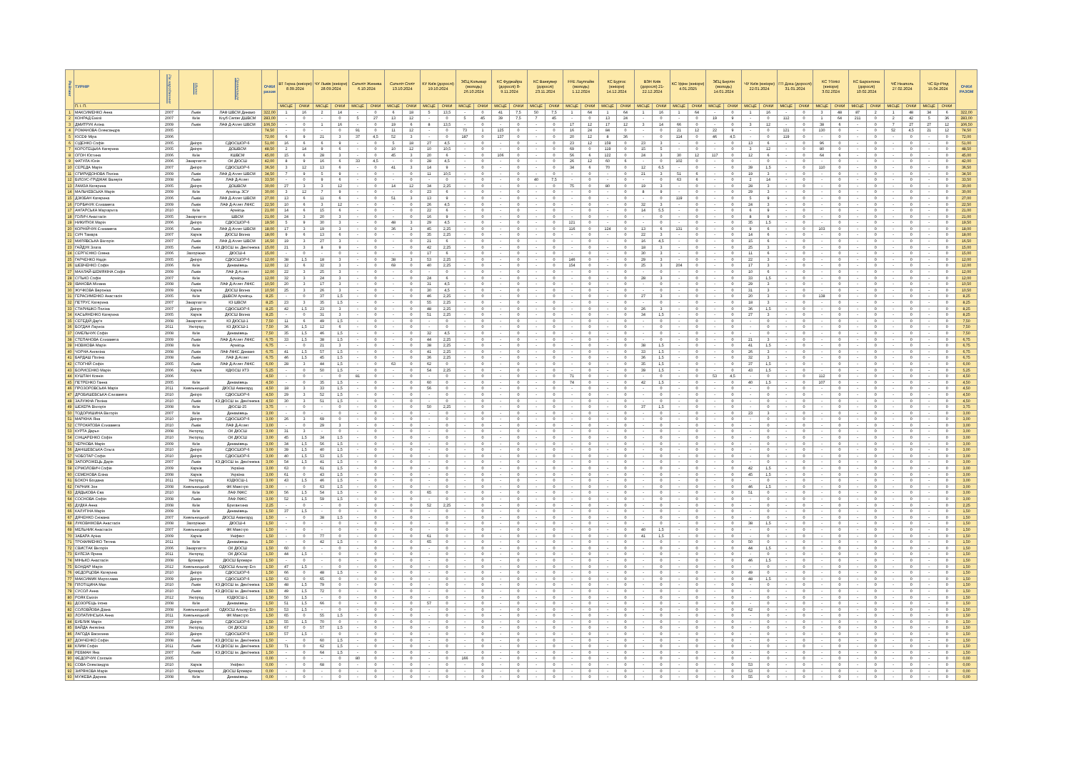| Рейтинг | ТУРНІР | Рік народження | Місто | Організація | ОЧКИ разом | ВТ Гереа (юніори) 8.09.2024 | | ЧУ Львів (юніори) 28.09.2024 | | Сателіт Женева 6.10.2024 | | Сателіт Спліт 13.10.2024 | | КУ Київ (дорослі) 19.10.2024 | | ЗЄЦ Кольмар (молодь) 26.10.2024 | | КС Фуджайра (дорослі) 8-9.11.2024 | | КС Ванкувер (дорослі) 23.11.2024 | | FFE Лаупгайм (молодь) 1.12.2024 | | КС Бургос (юніори) 14.12.2024 | | ВЗН Київ (дорослі) 21-22.12.2024 | | КС Удіне (юніори) 4.01.2025 | | ЗЄЦ Берлін (молодь) 14.01.2024 | | ЧУ Київ (юніори) 22.01.2024 | | ГП Доха (дорослі) 31.01.2024 | | КС Тбілісі (юніори) 3.02.2024 | | КС Барселона (дорослі) 10.02.2024 | | ЧЄ Неаполь 27.02.2024 | | ЧС Ер-Ріяд 15.04.2024 | | ОЧКИ РАЗОМ |
| --- | --- | --- | --- | --- | --- | --- | --- | --- | --- | --- | --- | --- | --- | --- | --- | --- | --- | --- | --- | --- | --- | --- | --- | --- | --- | --- | --- | --- | --- | --- | --- | --- | --- | --- | --- | --- | --- | --- | --- | --- | --- | --- | --- | --- |
| | П. І. П. | | | | | МІСЦЕ | ОЧКИ | МІСЦЕ | ОЧКИ | МІСЦЕ | ОЧКИ | МІСЦЕ | ОЧКИ | МІСЦЕ | ОЧКИ | МІСЦЕ | ОЧКИ | МІСЦЕ | ОЧКИ | МІСЦЕ | ОЧКИ | МІСЦЕ | ОЧКИ | МІСЦЕ | ОЧКИ | МІСЦЕ | ОЧКИ | МІСЦЕ | ОЧКИ | МІСЦЕ | ОЧКИ | МІСЦЕ | ОЧКИ | МІСЦЕ | ОЧКИ | МІСЦЕ | ОЧКИ | МІСЦЕ | ОЧКИ | МІСЦЕ | ОЧКИ | МІСЦЕ | ОЧКИ | |
| 1 | МАКСИМЕНКО Анна | 2007 | Львів | ЛАФ ШВСМ Динамо | 322,00 | 1 | 16 | 2 | 14 | - | 0 | 6 | 18 | 5 | 13,5 | - | 0 | 41 | 7,5 | 50 | 7,5 | 1 | 64 | 1 | 64 | 1 | 16 | 1 | 64 | - | 0 | 1 | 16 | - | 0 | 3 | 48 | 87 | 2 | 1 | 48 | 34 | 6 | 322,00 |
| 2 | КОНРАД Еміліі | 2007 | Київ | Клуб Center ДШВСМ | 283,00 | - | 0 | - | 0 | 5 | 27 | 13 | 12 | - | 0 | 5 | 45 | 39 | 7,5 | 7 | 45 | - | 0 | 13 | 24 | - | 0 | - | 0 | 19 | 9 | - | 0 | 112 | 0 | 1 | 64 | 211 | 0 | 2 | 42 | 5 | 36 | 283,00 |
| 3 | ДМИТРУК Аліна | 2009 | Львів | ЛАФ Д-Атлет ШВСМ | 106,50 | - | 0 | 1 | 16 | - | 0 | 19 | 6 | 8 | 13,5 | - | 0 | - | 0 | - | 0 | 17 | 12 | 17 | 12 | 3 | 14 | 66 | 0 | - | 0 | 3 | 12 | - | 0 | 38 | 6 | - | 0 | 7 | 27 | 27 | 12 | 106,50 |
| 4 | РОМАНОВА Олександра | 2005 | | | 74,50 | - | 0 | - | 0 | 91 | 0 | 11 | 12 | - | 0 | 73 | 1 | 125 | 0 | - | 0 | 16 | 24 | 84 | 0 | - | 0 | 21 | 12 | 22 | 9 | - | 0 | 121 | 0 | 130 | 0 | - | 0 | 52 | 4,5 | 21 | 12 | 74,50 |
| 5 | ЮСЕФ Міра | 2006 | | | 72,00 | 6 | 9 | 21 | 3 | 37 | 4,5 | 52 | 3 | - | 0 | 187 | 0 | 137 | 0 | - | 0 | 20 | 12 | 8 | 36 | - | 0 | 114 | 0 | 46 | 4,5 | - | 0 | 119 | 0 | - | 0 | - | 0 | - | 0 | - | 0 | 72,00 |
| 6 | СІДЕНКО Софія | 2005 | Дніпро | СДЮСШОР-6 | 51,00 | 16 | 6 | 6 | 9 | - | 0 | 5 | 18 | 27 | 4,5 | - | 0 | - | 0 | - | 0 | 23 | 12 | 159 | 0 | 23 | 3 | - | 0 | - | 0 | 13 | 6 | - | 0 | 96 | 0 | - | 0 | - | 0 | - | 0 | 51,00 |
| 7 | КОРОТЕЦЬКА Катерина | 2005 | Дніпро | ДОШВСМ | 48,50 | 2 | 14 | 9 | 6 | - | 0 | 10 | 12 | 10 | 10,5 | - | 0 | - | 0 | - | 0 | 69 | 0 | 119 | 0 | 15 | 5 | - | 0 | - | 0 | 3 | 12 | - | 0 | 80 | 0 | - | 0 | - | 0 | - | 0 | 48,50 |
| 8 | ОГОН Юстина | 2006 | Київ | КШВСМ | 45,00 | 15 | 6 | 28 | 3 | - | 0 | 45 | 3 | 20 | 6 | - | 0 | 106 | 0 | - | 0 | 56 | 6 | 122 | 0 | 24 | 3 | 30 | 12 | 117 | 0 | 12 | 6 | - | 0 | 64 | 6 | - | 0 | - | 0 | - | 0 | 45,00 |
| 9 | ФАТУЛА Юлія | 2006 | Закарпаття | ОК ДЮСШ | 42,00 | 8 | 9 | 16 | 6 | 33 | 4,5 | - | 0 | 28 | 4,5 | - | 0 | - | 0 | - | 0 | 26 | 12 | 60 | 6 | - | 0 | 102 | 0 | - | 0 | - | 0 | - | 0 | - | 0 | - | 0 | - | 0 | - | 0 | 42,00 |
| 10 | СЕРЕДА Марія | 2007 | Дніпро | СДЮСШОР-6 | 36,50 | 3 | 12 | 13 | 6 | - | 0 | 41 | 3 | 14 | 9 | - | 0 | - | 0 | - | 0 | 34 | 6 | 70 | 0 | 12 | 6,5 | - | 0 | - | 0 | 39 | 1,5 | - | 0 | 110 | 0 | - | 0 | - | 0 | - | 0 | 36,50 |
| 11 | СПИРИДОНОВА Поліна | 2009 | Львів | ЛАФ Д-Атлет ШВСМ | 34,50 | 7 | 9 | 5 | 9 | - | 0 | - | 0 | 11 | 10,5 | - | 0 | - | 0 | - | 0 | - | 0 | - | 0 | 21 | 3 | 51 | 6 | - | 0 | 19 | 3 | - | 0 | - | 0 | - | 0 | - | 0 | - | 0 | 34,50 |
| 12 | БІЛОУС-ГРІДЖАК Валерія | 2008 | Львів | ЛАФ Д-Атлет | 33,50 | - | 0 | 9 | 6 | - | 0 | - | 0 | - | 0 | - | 0 | - | 0 | 40 | 7,5 | - | 0 | - | 0 | - | 0 | 63 | 6 | - | 0 | 2 | 14 | - | 0 | - | 0 | - | 0 | - | 0 | - | 0 | 33,50 |
| 13 | ЛАМЗА Катерина | 2005 | Дніпро | ДОШВСМ | 30,00 | 27 | 3 | 3 | 12 | - | 0 | 14 | 12 | 34 | 2,25 | - | 0 | - | 0 | - | 0 | 75 | 0 | 80 | 0 | 19 | 3 | - | 0 | - | 0 | 28 | 3 | - | 0 | - | 0 | - | 0 | - | 0 | - | 0 | 30,00 |
| 14 | МАЛЬЧЕВСЬКА Марія | 2009 | Київ | Армієць ЗСУ | 30,00 | 3 | 12 | 7 | 9 | - | 0 | - | 0 | 23 | 6 | - | 0 | - | 0 | - | 0 | - | 0 | - | 0 | 8 | 9 | - | 0 | - | 0 | 29 | 3 | - | 0 | - | 0 | - | 0 | - | 0 | - | 0 | 30,00 |
| 15 | ДЗЮБАН Катерина | 2006 | Львів | ЛАФ Д-Атлет ШВСМ | 27,00 | 13 | 6 | 11 | 6 | - | 0 | 51 | 3 | 13 | 9 | - | 0 | - | 0 | - | 0 | - | 0 | - | 0 | - | 0 | 119 | 0 | - | 0 | 5 | 9 | - | 0 | - | 0 | - | 0 | - | 0 | - | 0 | 27,00 |
| 16 | ГОРБАЧУК Єлизавета | 2009 | Львів | ЛАФ Д-Атлет ЛФКС | 22,50 | 10 | 6 | 3 | 12 | - | 0 | - | 0 | 26 | 4,5 | - | 0 | - | 0 | - | 0 | - | 0 | - | 0 | 32 | 3 | - | 0 | - | 0 | 24 | 3 | - | 0 | - | 0 | - | 0 | - | 0 | - | 0 | 22,50 |
| 17 | АНГАРСЬКА Маргарита | 2010 | Київ | Армієць | 21,00 | 14 | 6 | 15 | 6 | - | 0 | - | 0 | 22 | 6 | - | 0 | - | 0 | - | 0 | - | 0 | - | 0 | 14 | 5,5 | - | 0 | - | 0 | 6 | 9 | - | 0 | - | 0 | - | 0 | - | 0 | - | 0 | 21,00 |
| 18 | ГОЛИЧ Анастасія | 2005 | Закарпаття | ШВСМ | 21,00 | 24 | 3 | 20 | 3 | - | 0 | - | 0 | 16 | 9 | - | 0 | - | 0 | - | 0 | - | 0 | - | 0 | - | 0 | - | 0 | - | 0 | 8 | 9 | - | 0 | - | 0 | - | 0 | - | 0 | - | 0 | 21,00 |
| 19 | НИКИТЮК Марія | 2006 | Дніпро | СДЮСШОР-6 | 19,50 | 5 | 9 | 30 | 3 | - | 0 | 48 | 3 | 29 | 4,5 | - | 0 | - | 0 | - | 0 | 121 | 0 | - | 0 | - | 0 | - | 0 | - | 0 | 35 | 1,5 | - | 0 | - | 0 | - | 0 | - | 0 | - | 0 | 19,50 |
| 20 | КОРНІЙЧУК Єлизавета | 2006 | Львів | ЛАФ Д-Атлет ШВСМ | 18,00 | 17 | 3 | 19 | 3 | - | 0 | 36 | 3 | 45 | 2,25 | - | 0 | - | 0 | - | 0 | 116 | 0 | 124 | 0 | 13 | 6 | 131 | 0 | - | 0 | 9 | 6 | - | 0 | 103 | 0 | - | 0 | - | 0 | - | 0 | 18,00 |
| 21 | СИЧ Тамара | 2007 | Харків | ДЮСШ Волна | 18,00 | 9 | 6 | 13 | 6 | - | 0 | - | 0 | 35 | 2,25 | - | 0 | - | 0 | - | 0 | - | 0 | - | 0 | 22 | 3 | - | 0 | - | 0 | 14 | 6 | - | 0 | - | 0 | - | 0 | - | 0 | - | 0 | 18,00 |
| 22 | МИЛЯВСЬКА Вікторія | 2007 | Львів | ЛАФ Д-Атлет ШВСМ | 16,50 | 19 | 3 | 27 | 3 | - | 0 | - | 0 | 21 | 6 | - | 0 | - | 0 | - | 0 | - | 0 | - | 0 | 16 | 4,5 | - | 0 | - | 0 | 15 | 6 | - | 0 | - | 0 | - | 0 | - | 0 | - | 0 | 16,50 |
| 23 | ГАЙДУК Злата | 2005 | Львів | КЗ ДЮСШ ім. Дем'янюка | 15,00 | 21 | 3 | 8 | 9 | - | 0 | - | 0 | 42 | 2,25 | - | 0 | - | 0 | - | 0 | - | 0 | - | 0 | 18 | 3 | - | 0 | - | 0 | 25 | 3 | - | 0 | - | 0 | - | 0 | - | 0 | - | 0 | 15,00 |
| 24 | СЕРГІЄНКО Олена | 2006 | Запоріжжя | ДЮСШ-4 | 15,00 | - | 0 | - | 0 | - | 0 | - | 0 | 17 | 6 | - | 0 | - | 0 | - | 0 | - | 0 | - | 0 | 30 | 3 | - | 0 | - | 0 | 11 | 6 | - | 0 | - | 0 | - | 0 | - | 0 | - | 0 | 15,00 |
| 25 | ГАРЧЕНКО Надія | 2005 | Дніпро | СДЮСШОР-6 | 12,00 | 38 | 1,5 | 18 | 3 | - | 0 | 38 | 3 | 53 | 2,25 | - | 0 | - | 0 | - | 0 | 146 | 0 | - | 0 | 29 | 3 | - | 0 | - | 0 | 22 | 3 | - | 0 | - | 0 | - | 0 | - | 0 | - | 0 | 12,00 |
| 26 | ШЕВЧЕНКО Софія | 2006 | Київ | Динамівець | 12,00 | 12 | 6 | 32 | 3 | - | 0 | 69 | 0 | 40 | 2,25 | - | 0 | - | 0 | - | 0 | 154 | 0 | - | 0 | 25 | 3 | 204 | 0 | - | 0 | 17 | 3 | - | 0 | - | 0 | - | 0 | - | 0 | - | 0 | 12,00 |
| 27 | МАХЛАЙ-ШЕМЯКІНА Софія | 2009 | Львів | ЛАФ Д-Атлет | 12,00 | 22 | 3 | 25 | 3 | - | 0 | - | 0 | - | 0 | - | 0 | - | 0 | - | 0 | - | 0 | - | 0 | - | 0 | - | 0 | - | 0 | 10 | 6 | - | 0 | - | 0 | - | 0 | - | 0 | - | 0 | 12,00 |
| 28 | СІТЬКО Софія | 2007 | Київ | Армієць | 12,00 | 32 | 3 | 24 | 3 | - | 0 | - | 0 | 24 | 6 | - | 0 | - | 0 | - | 0 | - | 0 | - | 0 | 28 | 3 | - | 0 | - | 0 | 33 | 1,5 | - | 0 | - | 0 | - | 0 | - | 0 | - | 0 | 12,00 |
| 29 | ІВАНОВА Мілана | 2008 | Львів | ЛАФ Д-Атлет ЛФКС | 10,50 | 20 | 3 | 17 | 3 | - | 0 | - | 0 | 31 | 4,5 | - | 0 | - | 0 | - | 0 | - | 0 | - | 0 | - | 0 | - | 0 | - | 0 | 29 | 3 | - | 0 | - | 0 | - | 0 | - | 0 | - | 0 | 10,50 |
| 30 | ЖУЧКОВА Вероніка | 2009 | Харків | ДЮСШ Волна | 10,50 | 25 | 3 | 26 | 3 | - | 0 | - | 0 | 30 | 4,5 | - | 0 | - | 0 | - | 0 | - | 0 | - | 0 | - | 0 | - | 0 | - | 0 | 31 | 3 | - | 0 | - | 0 | - | 0 | - | 0 | - | 0 | 10,50 |
| 31 | ГЕРАСИМЕНКО Анастасія | 2005 | Київ | ДШВСМ Армієць | 8,25 | - | 0 | 37 | 1,5 | - | 0 | - | 0 | 46 | 2,25 | - | 0 | - | 0 | - | 0 | - | 0 | - | 0 | 27 | 3 | - | 0 | - | 0 | 20 | 3 | - | 0 | 138 | 0 | - | 0 | - | 0 | - | 0 | 8,25 |
| 32 | ПЕТРУС Катерина | 2007 | Закарпаття | КЗ ШВСМ | 8,25 | 23 | 3 | 35 | 1,5 | - | 0 | - | 0 | 55 | 2,25 | - | 0 | - | 0 | - | 0 | - | 0 | - | 0 | - | 0 | - | 0 | - | 0 | 18 | 3 | - | 0 | - | 0 | - | 0 | - | 0 | - | 0 | 8,25 |
| 33 | СТАРИШКО Поліна | 2007 | Дніпро | СДЮСШОР-6 | 8,25 | 42 | 1,5 | 23 | 3 | - | 0 | - | 0 | 48 | 2,25 | - | 0 | - | 0 | - | 0 | - | 0 | - | 0 | 26 | 3 | - | 0 | - | 0 | 36 | 1,5 | - | 0 | - | 0 | - | 0 | - | 0 | - | 0 | 8,25 |
| 34 | КАСЬЯНЕНКО Катерина | 2005 | Харків | ДЮСШ Волна | 8,25 | - | 0 | 31 | 3 | - | 0 | - | 0 | 51 | 2,25 | - | 0 | - | 0 | - | 0 | - | 0 | - | 0 | 34 | 1,5 | - | 0 | - | 0 | 27 | 3 | - | 0 | - | 0 | - | 0 | - | 0 | - | 0 | 8,25 |
| 35 | СЕГЕДІЙ Дар'я | 2008 | Закарпаття | КЗ ДЮСШ-1 | 7,50 | 11 | 6 | 49 | 1,5 | - | 0 | - | 0 | - | 0 | - | 0 | - | 0 | - | 0 | - | 0 | - | 0 | - | 0 | - | 0 | - | 0 | - | 0 | - | 0 | - | 0 | - | 0 | - | 0 | - | 0 | 7,50 |
| 36 | БОГДАН Лариса | 2011 | Ужгород | КЗ ДЮСШ-1 | 7,50 | 36 | 1,5 | 12 | 6 | - | 0 | - | 0 | - | 0 | - | 0 | - | 0 | - | 0 | - | 0 | - | 0 | - | 0 | - | 0 | - | 0 | - | 0 | - | 0 | - | 0 | - | 0 | - | 0 | - | 0 | 7,50 |
| 37 | ОМЕЛЬЧУК Софія | 2008 | Київ | Динамівець | 7,50 | 35 | 1,5 | 46 | 1,5 | - | 0 | - | 0 | 32 | 4,5 | - | 0 | - | 0 | - | 0 | - | 0 | - | 0 | - | 0 | - | 0 | - | 0 | - | 0 | - | 0 | - | 0 | - | 0 | - | 0 | - | 0 | 7,50 |
| 38 | СТЕПАНОВА Єлизавета | 2009 | Львів | ЛАФ Д-Атлет ЛФКС | 6,75 | 33 | 1,5 | 38 | 1,5 | - | 0 | - | 0 | 44 | 2,25 | - | 0 | - | 0 | - | 0 | - | 0 | - | 0 | - | 0 | - | 0 | - | 0 | 21 | 3 | - | 0 | - | 0 | - | 0 | - | 0 | - | 0 | 6,75 |
| 39 | НОВІКОВА Марія | 2008 | Київ | Армієць | 6,75 | - | 0 | 21 | 3 | - | 0 | - | 0 | 38 | 2,25 | - | 0 | - | 0 | - | 0 | - | 0 | - | 0 | 38 | 1,5 | - | 0 | - | 0 | 41 | 1,5 | - | 0 | - | 0 | - | 0 | - | 0 | - | 0 | 6,75 |
| 40 | ЧОРНА Ангеліна | 2008 | Львів | ЛАФ ЛФКС Динамо | 6,75 | 41 | 1,5 | 57 | 1,5 | - | 0 | - | 0 | 41 | 2,25 | - | 0 | - | 0 | - | 0 | - | 0 | - | 0 | 33 | 1,5 | - | 0 | - | 0 | 26 | 3 | - | 0 | - | 0 | - | 0 | - | 0 | - | 0 | 6,75 |
| 41 | БАРДАШ Поліна | 2008 | Львів | ЛАФ Д-Атлет | 6,75 | 46 | 1,5 | 45 | 1,5 | - | 0 | - | 0 | 36 | 2,25 | - | 0 | - | 0 | - | 0 | - | 0 | - | 0 | 36 | 1,5 | - | 0 | - | 0 | 32 | 3 | - | 0 | - | 0 | - | 0 | - | 0 | - | 0 | 6,75 |
| 42 | СТОГНІЙ Софія | 2005 | Львів | ЛАФ Д-Атлет ЛФКС | 6,00 | 28 | 3 | 44 | 1,5 | - | 0 | 63 | 0 | 62 | 0 | - | 0 | - | 0 | - | 0 | - | 0 | - | 0 | 35 | 1,5 | - | 0 | - | 0 | 37 | 1,5 | - | 0 | - | 0 | - | 0 | - | 0 | - | 0 | 6,00 |
| 43 | БОРИСЕНКО Марія | 2006 | Харків | КДЮСШ ХТЗ | 5,25 | - | 0 | 50 | 1,5 | - | 0 | - | 0 | 54 | 2,25 | - | 0 | - | 0 | - | 0 | - | 0 | - | 0 | 39 | 1,5 | - | 0 | - | 0 | 43 | 1,5 | - | 0 | - | 0 | - | 0 | - | 0 | - | 0 | 5,25 |
| 44 | КУШТАН Ксенія | 2006 | | | 4,50 | - | 0 | - | 0 | 81 | 0 | - | 0 | - | 0 | - | 0 | - | 0 | - | 0 | 71 | 0 | - | 0 | - | 0 | - | 0 | 53 | 4,5 | - | 0 | - | 0 | 112 | 0 | - | 0 | - | 0 | - | 0 | 4,50 |
| 45 | ПЕТРЕНКО Ганна | 2005 | Київ | Динамівець | 4,50 | - | 0 | 35 | 1,5 | - | 0 | - | 0 | 60 | 0 | - | 0 | - | 0 | - | 0 | 74 | 0 | - | 0 | 42 | 1,5 | - | 0 | - | 0 | 40 | 1,5 | - | 0 | 107 | 0 | - | 0 | - | 0 | - | 0 | 4,50 |
| 46 | ПРОЗОРОВСЬКА Марія | 2011 | Хмельницький | ДЮСШ Авангард | 4,50 | 18 | 3 | 33 | 1,5 | - | 0 | - | 0 | 56 | 0 | - | 0 | - | 0 | - | 0 | - | 0 | - | 0 | - | 0 | - | 0 | - | 0 | - | 0 | - | 0 | - | 0 | - | 0 | - | 0 | - | 0 | 4,50 |
| 47 | ДРОБИШЕВСЬКА Єлизавета | 2010 | Дніпро | СДЮСШОР-6 | 4,50 | 29 | 3 | 52 | 1,5 | - | 0 | - | 0 | - | 0 | - | 0 | - | 0 | - | 0 | - | 0 | - | 0 | - | 0 | - | 0 | - | 0 | - | 0 | - | 0 | - | 0 | - | 0 | - | 0 | - | 0 | 4,50 |
| 48 | ЗАЛУЖНА Поліна | 2010 | Львів | КЗ ДЮСШ ім. Дем'янюка | 4,50 | 30 | 3 | 51 | 1,5 | - | 0 | - | 0 | - | 0 | - | 0 | - | 0 | - | 0 | - | 0 | - | 0 | - | 0 | - | 0 | - | 0 | - | 0 | - | 0 | - | 0 | - | 0 | - | 0 | - | 0 | 4,50 |
| 49 | ШЕКЕРА Вікторія | 2008 | Київ | ДЮСШ-25 | 3,75 | - | 0 | - | 0 | - | 0 | - | 0 | 50 | 2,25 | - | 0 | - | 0 | - | 0 | - | 0 | - | 0 | 37 | 1,5 | - | 0 | - | 0 | - | 0 | - | 0 | - | 0 | - | 0 | - | 0 | - | 0 | 3,75 |
| 50 | ТОДОРИШИНА Вікторія | 2007 | Київ | Динамівець | 3,00 | - | 0 | - | 0 | - | 0 | - | 0 | - | 0 | - | 0 | - | 0 | - | 0 | - | 0 | - | 0 | - | 0 | - | 0 | - | 0 | 23 | 3 | - | 0 | - | 0 | - | 0 | - | 0 | - | 0 | 3,00 |
| 51 | МАРКІНА Яна | 2010 | Дніпро | СДЮСШОР-6 | 3,00 | 26 | 3 | 69 | 0 | - | 0 | - | 0 | - | 0 | - | 0 | - | 0 | - | 0 | - | 0 | - | 0 | - | 0 | - | 0 | - | 0 | - | 0 | - | 0 | - | 0 | - | 0 | - | 0 | - | 0 | 3,00 |
| 52 | СТРОКАТОВА Єлизавета | 2010 | Львів | ЛАФ Д-Атлет | 3,00 | - | 0 | 29 | 3 | - | 0 | - | 0 | - | 0 | - | 0 | - | 0 | - | 0 | - | 0 | - | 0 | - | 0 | - | 0 | - | 0 | - | 0 | - | 0 | - | 0 | - | 0 | - | 0 | - | 0 | 3,00 |
| 53 | КУРТА Дарья | 2008 | Ужгород | ОК ДЮСШ | 3,00 | 31 | 3 | - | 0 | - | 0 | - | 0 | - | 0 | - | 0 | - | 0 | - | 0 | - | 0 | - | 0 | - | 0 | - | 0 | - | 0 | - | 0 | - | 0 | - | 0 | - | 0 | - | 0 | - | 0 | 3,00 |
| 54 | СІНЦАРЕНКО Софія | 2010 | Ужгород | ОК ДЮСШ | 3,00 | 45 | 1,5 | 34 | 1,5 | - | 0 | - | 0 | - | 0 | - | 0 | - | 0 | - | 0 | - | 0 | - | 0 | - | 0 | - | 0 | - | 0 | - | 0 | - | 0 | - | 0 | - | 0 | - | 0 | - | 0 | 3,00 |
| 55 | ЧЕРНОВА Марія | 2009 | Київ | Динамівець | 3,00 | 34 | 1,5 | 56 | 1,5 | - | 0 | - | 0 | - | 0 | - | 0 | - | 0 | - | 0 | - | 0 | - | 0 | - | 0 | - | 0 | - | 0 | - | 0 | - | 0 | - | 0 | - | 0 | - | 0 | - | 0 | 3,00 |
| 56 | ДАНІШЕВСЬКА Ольга | 2010 | Дніпро | СДЮСШОР-6 | 3,00 | 39 | 1,5 | 40 | 1,5 | - | 0 | - | 0 | - | 0 | - | 0 | - | 0 | - | 0 | - | 0 | - | 0 | - | 0 | - | 0 | - | 0 | - | 0 | - | 0 | - | 0 | - | 0 | - | 0 | - | 0 | 3,00 |
| 57 | ЧОБОТАР Софія | 2010 | Дніпро | СДЮСШОР-6 | 3,00 | 40 | 1,5 | 53 | 1,5 | - | 0 | - | 0 | - | 0 | - | 0 | - | 0 | - | 0 | - | 0 | - | 0 | - | 0 | - | 0 | - | 0 | - | 0 | - | 0 | - | 0 | - | 0 | - | 0 | - | 0 | 3,00 |
| 58 | ЗАПОРОЖЕЦЬ Дарія | 2007 | Львів | КЗ ДЮСШ ім. Дем'янюка | 3,00 | 54 | 1,5 | 41 | 1,5 | - | 0 | - | 0 | - | 0 | - | 0 | - | 0 | - | 0 | - | 0 | - | 0 | - | 0 | - | 0 | - | 0 | - | 0 | - | 0 | - | 0 | - | 0 | - | 0 | - | 0 | 3,00 |
| 59 | ЄРМОЛОВИЧ Софія | 2009 | Харків | Україна | 3,00 | 63 | 0 | 61 | 1,5 | - | 0 | - | 0 | - | 0 | - | 0 | - | 0 | - | 0 | - | 0 | - | 0 | - | 0 | - | 0 | - | 0 | 42 | 1,5 | - | 0 | - | 0 | - | 0 | - | 0 | - | 0 | 3,00 |
| 60 | СЕМЕНОВА Еліна | 2008 | Харків | Україна | 3,00 | 61 | 0 | 43 | 1,5 | - | 0 | - | 0 | - | 0 | - | 0 | - | 0 | - | 0 | - | 0 | - | 0 | - | 0 | - | 0 | - | 0 | 45 | 1,5 | - | 0 | - | 0 | - | 0 | - | 0 | - | 0 | 3,00 |
| 61 | БОКОЧ Богдана | 2011 | Ужгород | КЗДЮСШ-1 | 3,00 | 43 | 1,5 | 46 | 1,5 | - | 0 | - | 0 | - | 0 | - | 0 | - | 0 | - | 0 | - | 0 | - | 0 | - | 0 | - | 0 | - | 0 | - | 0 | - | 0 | - | 0 | - | 0 | - | 0 | - | 0 | 3,00 |
| 62 | ГАРНИК Зоя | 2008 | Хмельницький | ФК Маестро | 3,00 | - | 0 | 63 | 1,5 | - | 0 | - | 0 | - | 0 | - | 0 | - | 0 | - | 0 | - | 0 | - | 0 | - | 0 | - | 0 | - | 0 | 46 | 1,5 | - | 0 | - | 0 | - | 0 | - | 0 | - | 0 | 3,00 |
| 63 | ДЯДЬКОВА Єва | 2010 | Київ | ЛАФ ЛФКС | 3,00 | 56 | 1,5 | 54 | 1,5 | - | 0 | - | 0 | 65 | 0 | - | 0 | - | 0 | - | 0 | - | 0 | - | 0 | - | 0 | - | 0 | - | 0 | 51 | 0 | - | 0 | - | 0 | - | 0 | - | 0 | - | 0 | 3,00 |
| 64 | СОСНОВА Софія | 2008 | Львів | ЛАФ ЛФКС | 3,00 | 52 | 1,5 | 59 | 1,5 | - | 0 | - | 0 | - | 0 | - | 0 | - | 0 | - | 0 | - | 0 | - | 0 | - | 0 | - | 0 | - | 0 | - | 0 | - | 0 | - | 0 | - | 0 | - | 0 | - | 0 | 3,00 |
| 65 | ДУДКА Анна | 2008 | Київ | Бригантина | 2,25 | - | 0 | - | 0 | - | 0 | - | 0 | 52 | 2,25 | - | 0 | - | 0 | - | 0 | - | 0 | - | 0 | - | 0 | - | 0 | - | 0 | - | 0 | - | 0 | - | 0 | - | 0 | - | 0 | - | 0 | 2,25 |
| 66 | КАЛУГІНА Марія | 2009 | Київ | Динамівець | 1,50 | 37 | 1,5 | - | 0 | - | 0 | - | 0 | - | 0 | - | 0 | - | 0 | - | 0 | - | 0 | - | 0 | - | 0 | - | 0 | - | 0 | - | 0 | - | 0 | - | 0 | - | 0 | - | 0 | - | 0 | 1,50 |
| 67 | ДЯЧЕНКО Сніжана | 2007 | Хмельницький | ДЮСШ Авангард | 1,50 | - | 0 | 38 | 1,5 | - | 0 | - | 0 | - | 0 | - | 0 | - | 0 | - | 0 | - | 0 | - | 0 | - | 0 | - | 0 | - | 0 | - | 0 | - | 0 | - | 0 | - | 0 | - | 0 | - | 0 | 1,50 |
| 68 | ЛУКОВНІКОВА Анастасія | 2008 | Запоріжжя | ДЮСШ-4 | 1,50 | - | 0 | - | 0 | - | 0 | - | 0 | - | 0 | - | 0 | - | 0 | - | 0 | - | 0 | - | 0 | - | 0 | - | 0 | - | 0 | 38 | 1,5 | - | 0 | - | 0 | - | 0 | - | 0 | - | 0 | 1,50 |
| 69 | МЕЛЬНИК Анастасія | 2007 | Хмельницький | ФК Маестро | 1,50 | - | 0 | - | 0 | - | 0 | - | 0 | - | 0 | - | 0 | - | 0 | - | 0 | - | 0 | - | 0 | 40 | 1,5 | - | 0 | - | 0 | - | 0 | - | 0 | - | 0 | - | 0 | - | 0 | - | 0 | 1,50 |
| 70 | ЗАБАРА Аріна | 2009 | Харків | Уніфехт | 1,50 | - | 0 | 77 | 0 | - | 0 | - | 0 | 61 | 0 | - | 0 | - | 0 | - | 0 | - | 0 | - | 0 | 41 | 1,5 | - | 0 | - | 0 | - | 0 | - | 0 | - | 0 | - | 0 | - | 0 | - | 0 | 1,50 |
| 71 | ТРОФИМЕНКО Тетяна | 2011 | Київ | Динамівець | 1,50 | - | 0 | 42 | 1,5 | - | 0 | - | 0 | 65 | 0 | - | 0 | - | 0 | - | 0 | - | 0 | - | 0 | - | 0 | - | 0 | - | 0 | 50 | 0 | - | 0 | - | 0 | - | 0 | - | 0 | - | 0 | 1,50 |
| 72 | СВИСТАК Вікторія | 2006 | Закарпаття | ОК ДЮСШ | 1,50 | 60 | 0 | - | 0 | - | 0 | - | 0 | - | 0 | - | 0 | - | 0 | - | 0 | - | 0 | - | 0 | - | 0 | - | 0 | - | 0 | 44 | 1,5 | - | 0 | - | 0 | - | 0 | - | 0 | - | 0 | 1,50 |
| 73 | БУЛЕЗА Ярина | 2011 | Ужгород | ОК ДЮСШ | 1,50 | 44 | 1,5 | - | 0 | - | 0 | - | 0 | - | 0 | - | 0 | - | 0 | - | 0 | - | 0 | - | 0 | - | 0 | - | 0 | - | 0 | - | 0 | - | 0 | - | 0 | - | 0 | - | 0 | - | 0 | 1,50 |
| 74 | МІНЬКО Анастасія | 2008 | Бровари | ДЮСШ Бровари | 1,50 | - | 0 | - | 0 | - | 0 | - | 0 | - | 0 | - | 0 | - | 0 | - | 0 | - | 0 | - | 0 | - | 0 | - | 0 | - | 0 | 46 | 1,5 | - | 0 | - | 0 | - | 0 | - | 0 | - | 0 | 1,50 |
| 75 | БОНДАР Марія | 2012 | Хмельницький | ОДЮСШ Альтер Его | 1,50 | 47 | 1,5 | - | 0 | - | 0 | - | 0 | - | 0 | - | 0 | - | 0 | - | 0 | - | 0 | - | 0 | - | 0 | - | 0 | - | 0 | - | 0 | - | 0 | - | 0 | - | 0 | - | 0 | - | 0 | 1,50 |
| 76 | ФЕДОРЦОВА Катерина | 2010 | Дніпро | СДЮСШОР-6 | 1,50 | 66 | 0 | 48 | 1,5 | - | 0 | - | 0 | - | 0 | - | 0 | - | 0 | - | 0 | - | 0 | - | 0 | - | 0 | - | 0 | - | 0 | 49 | 0 | - | 0 | - | 0 | - | 0 | - | 0 | - | 0 | 1,50 |
| 77 | МАКСИМИК Мирослава | 2009 | Дніпро | СДЮСШОР-6 | 1,50 | 63 | 0 | 65 | 0 | - | 0 | - | 0 | - | 0 | - | 0 | - | 0 | - | 0 | - | 0 | - | 0 | - | 0 | - | 0 | - | 0 | 48 | 1,5 | - | 0 | - | 0 | - | 0 | - | 0 | - | 0 | 1,50 |
| 78 | ПЛОТІЦИНА Мая | 2010 | Львів | КЗ ДЮСШ ім. Дем'янюка | 1,50 | 48 | 1,5 | 79 | 0 | - | 0 | - | 0 | - | 0 | - | 0 | - | 0 | - | 0 | - | 0 | - | 0 | - | 0 | - | 0 | - | 0 | - | 0 | - | 0 | - | 0 | - | 0 | - | 0 | - | 0 | 1,50 |
| 79 | СУСОЛ Анна | 2010 | Львів | КЗ ДЮСШ ім. Дем'янюка | 1,50 | 49 | 1,5 | 72 | 0 | - | 0 | - | 0 | - | 0 | - | 0 | - | 0 | - | 0 | - | 0 | - | 0 | - | 0 | - | 0 | - | 0 | - | 0 | - | 0 | - | 0 | - | 0 | - | 0 | - | 0 | 1,50 |
| 80 | РОЯК Емілія | 2012 | Ужгород | КЗДЮСШ-1 | 1,50 | 50 | 1,5 | - | 0 | - | 0 | - | 0 | - | 0 | - | 0 | - | 0 | - | 0 | - | 0 | - | 0 | - | 0 | - | 0 | - | 0 | - | 0 | - | 0 | - | 0 | - | 0 | - | 0 | - | 0 | 1,50 |
| 81 | ДОЗОРЕЦЬ Ілона | 2008 | Київ | Динамівець | 1,50 | 51 | 1,5 | 66 | 0 | - | 0 | - | 0 | 57 | 0 | - | 0 | - | 0 | - | 0 | - | 0 | - | 0 | - | 0 | - | 0 | - | 0 | - | 0 | - | 0 | - | 0 | - | 0 | - | 0 | - | 0 | 1,50 |
| 82 | СОЛОВЙОВА Діана | 2008 | Хмельницький | ОДЮСШ Альтер Его | 1,50 | 53 | 1,5 | - | 0 | - | 0 | - | 0 | - | 0 | - | 0 | - | 0 | - | 0 | - | 0 | - | 0 | - | 0 | - | 0 | - | 0 | 62 | 0 | - | 0 | - | 0 | - | 0 | - | 0 | - | 0 | 1,50 |
| 83 | ЛОПАТИНСЬКА Анна | 2011 | Хмельницький | ФК Маестро | 1,50 | 65 | 0 | 55 | 1,5 | - | 0 | - | 0 | - | 0 | - | 0 | - | 0 | - | 0 | - | 0 | - | 0 | - | 0 | - | 0 | - | 0 | - | 0 | - | 0 | - | 0 | - | 0 | - | 0 | - | 0 | 1,50 |
| 84 | БУБЛИК Марія | 2007 | Дніпро | СДЮСШОР-6 | 1,50 | 55 | 1,5 | 70 | 0 | - | 0 | - | 0 | - | 0 | - | 0 | - | 0 | - | 0 | - | 0 | - | 0 | - | 0 | - | 0 | - | 0 | - | 0 | - | 0 | - | 0 | - | 0 | - | 0 | - | 0 | 1,50 |
| 85 | ВАЙДА Ангеліна | 2008 | Ужгород | ОК ДЮСШ | 1,50 | 67 | 0 | 57 | 1,5 | - | 0 | - | 0 | - | 0 | - | 0 | - | 0 | - | 0 | - | 0 | - | 0 | - | 0 | - | 0 | - | 0 | - | 0 | - | 0 | - | 0 | - | 0 | - | 0 | - | 0 | 1,50 |
| 86 | ЛАГОДА Василина | 2010 | Дніпро | СДЮСШОР-6 | 1,50 | 57 | 1,5 | - | 0 | - | 0 | - | 0 | - | 0 | - | 0 | - | 0 | - | 0 | - | 0 | - | 0 | - | 0 | - | 0 | - | 0 | - | 0 | - | 0 | - | 0 | - | 0 | - | 0 | - | 0 | 1,50 |
| 87 | ДОНЧЕНКО Софія | 2008 | Львів | КЗ ДЮСШ ім. Дем'янюка | 1,50 | - | 0 | 60 | 1,5 | - | 0 | - | 0 | - | 0 | - | 0 | - | 0 | - | 0 | - | 0 | - | 0 | - | 0 | - | 0 | - | 0 | - | 0 | - | 0 | - | 0 | - | 0 | - | 0 | - | 0 | 1,50 |
| 88 | КЛИМ Софія | 2011 | Львів | КЗ ДЮСШ ім. Дем'янюка | 1,50 | 71 | 0 | 62 | 1,5 | - | 0 | - | 0 | - | 0 | - | 0 | - | 0 | - | 0 | - | 0 | - | 0 | - | 0 | - | 0 | - | 0 | - | 0 | - | 0 | - | 0 | - | 0 | - | 0 | - | 0 | 1,50 |
| 89 | РЕБМАН Яна | 2007 | Львів | КЗ ДЮСШ ім. Дем'янюка | 1,50 | - | 0 | 64 | 1,5 | - | 0 | - | 0 | - | 0 | - | 0 | - | 0 | - | 0 | - | 0 | - | 0 | - | 0 | - | 0 | - | 0 | - | 0 | - | 0 | - | 0 | - | 0 | - | 0 | - | 0 | 1,50 |
| 90 | ФЕДОРЧУК Соломія | 2005 | | | 0,00 | - | 0 | - | 0 | 80 | 0 | - | 0 | - | 0 | 166 | 0 | - | 0 | - | 0 | - | 0 | - | 0 | - | 0 | - | 0 | - | 0 | - | 0 | - | 0 | - | 0 | - | 0 | - | 0 | - | 0 | 0,00 |
| 91 | СОВА Олександра | 2010 | Харків | Уніфехт | 0,00 | - | 0 | 68 | 0 | - | 0 | - | 0 | - | 0 | - | 0 | - | 0 | - | 0 | - | 0 | - | 0 | - | 0 | - | 0 | - | 0 | 53 | 0 | - | 0 | - | 0 | - | 0 | - | 0 | - | 0 | 0,00 |
| 92 | ЗИРЯНОВА Марія | 2010 | Бровари | ДЮСШ Бровари | 0,00 | - | 0 | - | 0 | - | 0 | - | 0 | - | 0 | - | 0 | - | 0 | - | 0 | - | 0 | - | 0 | - | 0 | - | 0 | - | 0 | 53 | 0 | - | 0 | - | 0 | - | 0 | - | 0 | - | 0 | 0,00 |
| 93 | МУЖЕВА Дарина | 2008 | Київ | Динамівець | 0,00 | - | 0 | - | 0 | - | 0 | - | 0 | - | 0 | - | 0 | - | 0 | - | 0 | - | 0 | - | 0 | - | 0 | - | 0 | - | 0 | 55 | 0 | - | 0 | - | 0 | - | 0 | - | 0 | - | 0 | 0,00 |